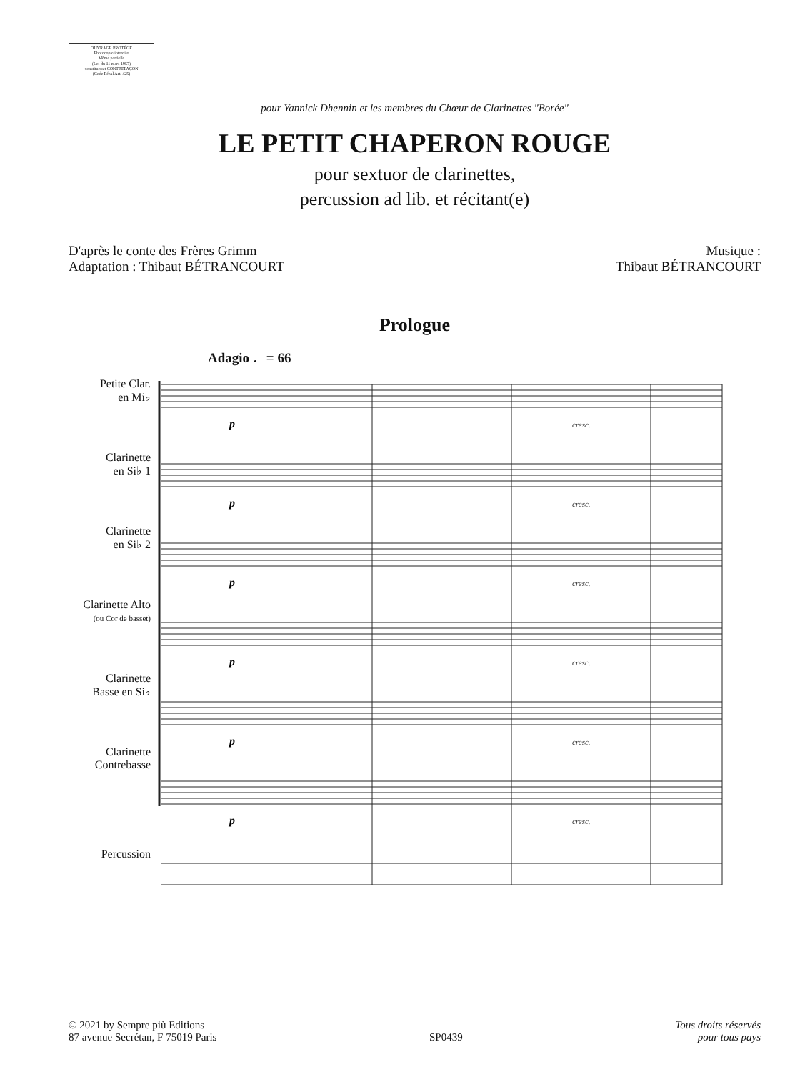OUVRAGE PROTÉGÉ
Photocopie interdite
Même partielle
(Loi du 11 mars 1957)
constituerait CONTREFAÇON
(Code Pénal Art. 425)
pour Yannick Dhennin et les membres du Chœur de Clarinettes "Borée"
LE PETIT CHAPERON ROUGE
pour sextuor de clarinettes,
percussion ad lib. et récitant(e)
D'après le conte des Frères Grimm
Adaptation : Thibaut BÉTRANCOURT
Musique :
Thibaut BÉTRANCOURT
Prologue
Adagio ♩= 66
Petite Clar.
en Mi♭
Clarinette
en Si♭ 1
Clarinette
en Si♭ 2
Clarinette Alto
(ou Cor de basset)
Clarinette
Basse en Si♭
Clarinette
Contrebasse
Percussion
cresc.
cresc.
cresc.
cresc.
cresc.
cresc.
p
p
p
p
p
p
© 2021 by Sempre più Editions
87 avenue Secrétan, F 75019 Paris
SP0439
Tous droits réservés
pour tous pays